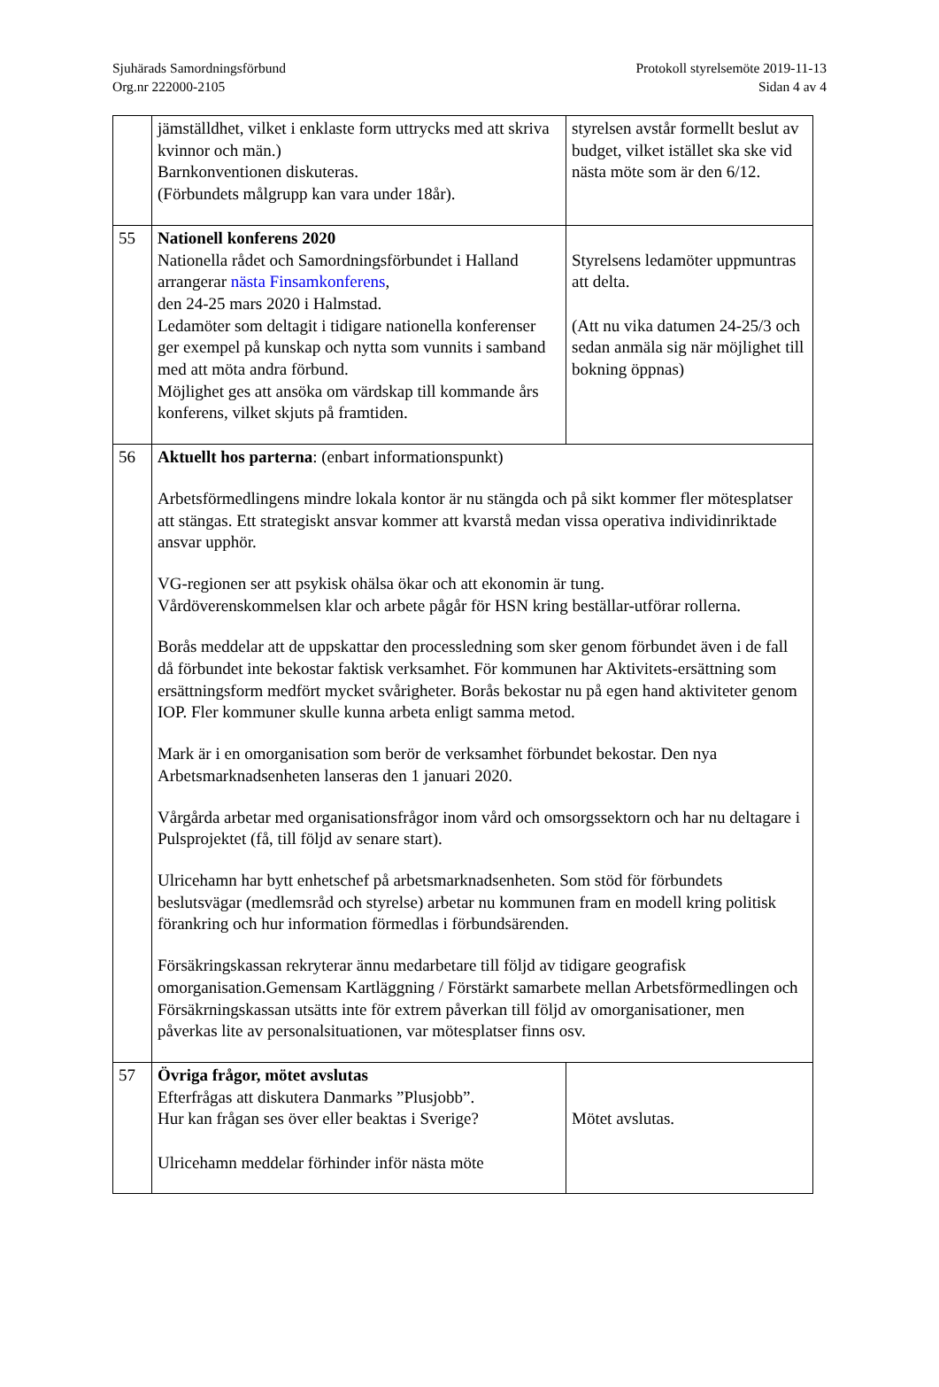Sjuhärads Samordningsförbund
Org.nr 222000-2105
Protokoll styrelsemöte 2019-11-13
Sidan 4 av 4
| | jämställdhet, vilket i enklaste form uttrycks med att skriva kvinnor och män.) Barnkonventionen diskuteras. (Förbundets målgrupp kan vara under 18år). | styrelsen avstår formellt beslut av budget, vilket istället ska ske vid nästa möte som är den 6/12. |
| 55 | Nationell konferens 2020 Nationella rådet och Samordningsförbundet i Halland arrangerar nästa Finsamkonferens , den 24-25 mars 2020 i Halmstad. Ledamöter som deltagit i tidigare nationella konferenser ger exempel på kunskap och nytta som vunnits i samband med att möta andra förbund. Möjlighet ges att ansöka om värdskap till kommande års konferens, vilket skjuts på framtiden. | Styrelsens ledamöter uppmuntras att delta. (Att nu vika datumen 24-25/3 och sedan anmäla sig när möjlighet till bokning öppnas) |
| 56 | Aktuellt hos parterna : (enbart informationspunkt) Arbetsförmedlingens mindre lokala kontor är nu stängda och på sikt kommer fler mötesplatser att stängas. Ett strategiskt ansvar kommer att kvarstå medan vissa operativa individinriktade ansvar upphör. VG-regionen ser att psykisk ohälsa ökar och att ekonomin är tung. Vårdöverenskommelsen klar och arbete pågår för HSN kring beställar-utförar rollerna. Borås meddelar att de uppskattar den processledning som sker genom förbundet även i de fall då förbundet inte bekostar faktisk verksamhet. För kommunen har Aktivitets-ersättning som ersättningsform medfört mycket svårigheter. Borås bekostar nu på egen hand aktiviteter genom IOP. Fler kommuner skulle kunna arbeta enligt samma metod. Mark är i en omorganisation som berör de verksamhet förbundet bekostar. Den nya Arbetsmarknadsenheten lanseras den 1 januari 2020. Vårgårda arbetar med organisationsfrågor inom vård och omsorgssektorn och har nu deltagare i Pulsprojektet (få, till följd av senare start). Ulricehamn har bytt enhetschef på arbetsmarknadsenheten. Som stöd för förbundets beslutsvägar (medlemsråd och styrelse) arbetar nu kommunen fram en modell kring politisk förankring och hur information förmedlas i förbundsärenden. Försäkringskassan rekryterar ännu medarbetare till följd av tidigare geografisk omorganisation.Gemensam Kartläggning / Förstärkt samarbete mellan Arbetsförmedlingen och Försäkrningskassan utsätts inte för extrem påverkan till följd av omorganisationer, men påverkas lite av personalsituationen, var mötesplatser finns osv. | |
| 57 | Övriga frågor, mötet avslutas Efterfrågas att diskutera Danmarks ”Plusjobb”. Hur kan frågan ses över eller beaktas i Sverige? Ulricehamn meddelar förhinder inför nästa möte | Mötet avslutas. |